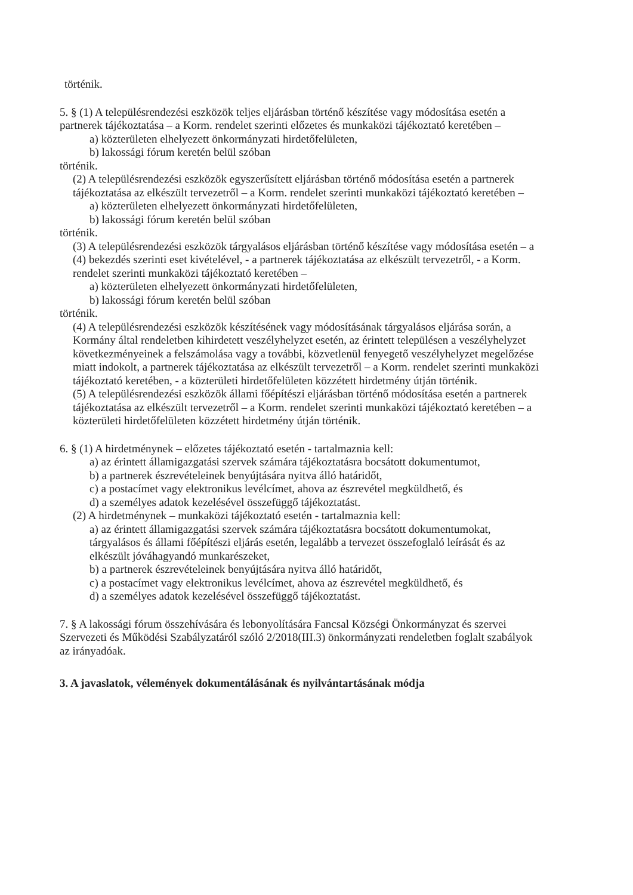történik.
5. § (1) A településrendezési eszközök teljes eljárásban történő készítése vagy módosítása esetén a partnerek tájékoztatása – a Korm. rendelet szerinti előzetes és munkaközi tájékoztató keretében –
a) közterületen elhelyezett önkormányzati hirdetőfelületen,
b) lakossági fórum keretén belül szóban
történik.
(2) A településrendezési eszközök egyszerűsített eljárásban történő módosítása esetén a partnerek tájékoztatása az elkészült tervezetről – a Korm. rendelet szerinti munkaközi tájékoztató keretében –
a) közterületen elhelyezett önkormányzati hirdetőfelületen,
b) lakossági fórum keretén belül szóban
történik.
(3) A településrendezési eszközök tárgyalásos eljárásban történő készítése vagy módosítása esetén – a (4) bekezdés szerinti eset kivételével, - a partnerek tájékoztatása az elkészült tervezetről, - a Korm. rendelet szerinti munkaközi tájékoztató keretében –
a) közterületen elhelyezett önkormányzati hirdetőfelületen,
b) lakossági fórum keretén belül szóban
történik.
(4) A településrendezési eszközök készítésének vagy módosításának tárgyalásos eljárása során, a Kormány által rendeletben kihirdetett veszélyhelyzet esetén, az érintett településen a veszélyhelyzet következményeinek a felszámolása vagy a további, közvetlenül fenyegető veszélyhelyzet megelőzése miatt indokolt, a partnerek tájékoztatása az elkészült tervezetről – a Korm. rendelet szerinti munkaközi tájékoztató keretében, - a közterületi hirdetőfelületen közzétett hirdetmény útján történik.
(5) A településrendezési eszközök állami főépítészi eljárásban történő módosítása esetén a partnerek tájékoztatása az elkészült tervezetről – a Korm. rendelet szerinti munkaközi tájékoztató keretében – a közterületi hirdetőfelületen közzétett hirdetmény útján történik.
6. § (1) A hirdetménynek – előzetes tájékoztató esetén - tartalmaznia kell:
a) az érintett államigazgatási szervek számára tájékoztatásra bocsátott dokumentumot,
b) a partnerek észrevételeinek benyújtására nyitva álló határidőt,
c) a postacímet vagy elektronikus levélcímet, ahova az észrevétel megküldhető, és
d) a személyes adatok kezelésével összefüggő tájékoztatást.
(2) A hirdetménynek – munkaközi tájékoztató esetén - tartalmaznia kell:
a) az érintett államigazgatási szervek számára tájékoztatásra bocsátott dokumentumokat, tárgyalásos és állami főépítészi eljárás esetén, legalább a tervezet összefoglaló leírását és az elkészült jóváhagyandó munkarészeket,
b) a partnerek észrevételeinek benyújtására nyitva álló határidőt,
c) a postacímet vagy elektronikus levélcímet, ahova az észrevétel megküldhető, és
d) a személyes adatok kezelésével összefüggő tájékoztatást.
7. § A lakossági fórum összehívására és lebonyolítására Fancsal Községi Önkormányzat és szervei Szervezeti és Működési Szabályzatáról szóló 2/2018(III.3) önkormányzati rendeletben foglalt szabályok az irányadóak.
3. A javaslatok, vélemények dokumentálásának és nyilvántartásának módja